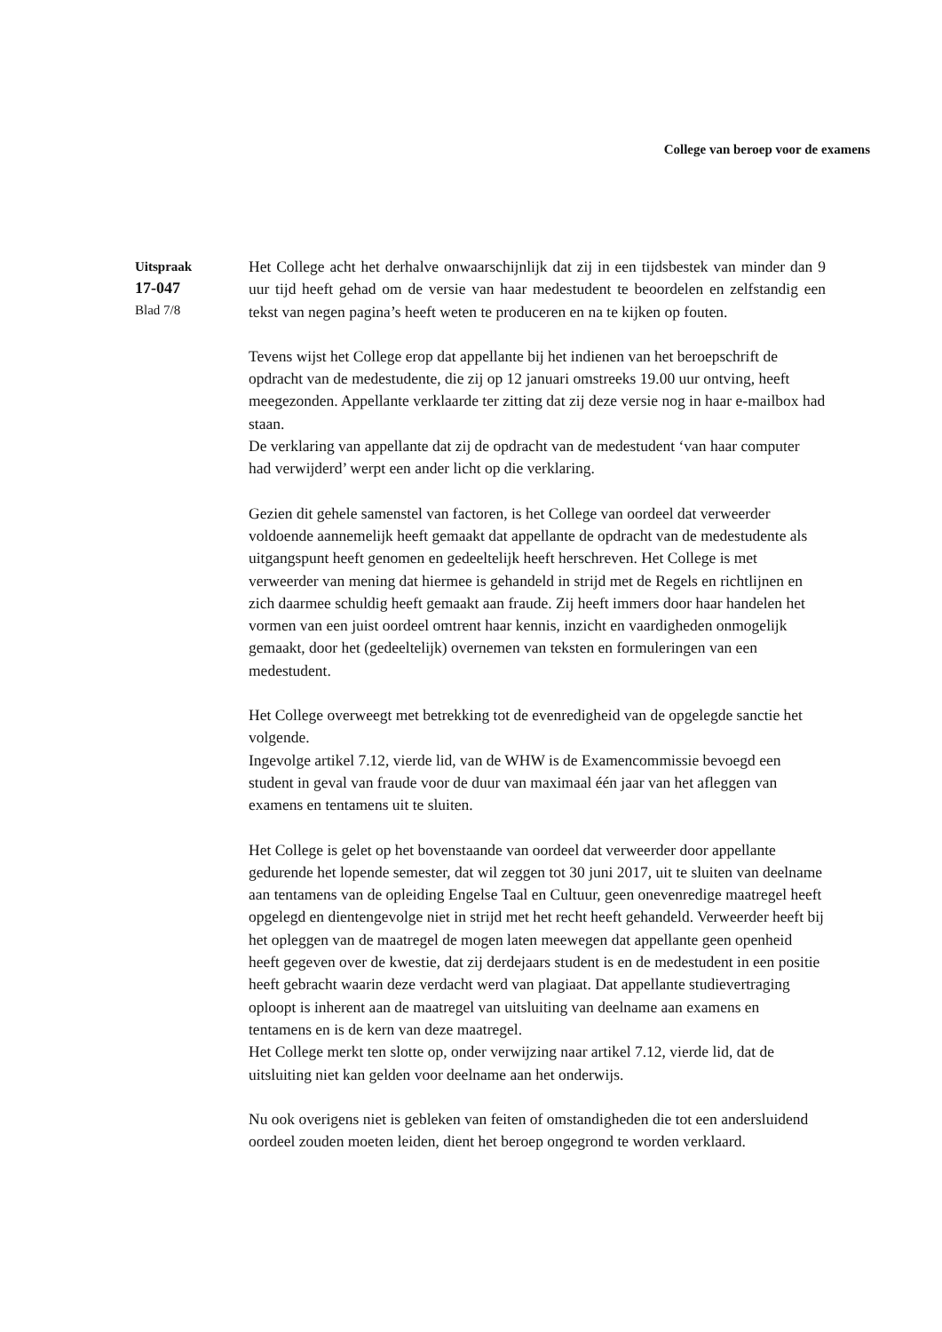College van beroep voor de examens
Uitspraak
17-047
Blad 7/8
Het College acht het derhalve onwaarschijnlijk dat zij in een tijdsbestek van minder dan 9 uur tijd heeft gehad om de versie van haar medestudent te beoordelen en zelfstandig een tekst van negen pagina’s heeft weten te produceren en na te kijken op fouten.
Tevens wijst het College erop dat appellante bij het indienen van het beroepschrift de opdracht van de medestudente, die zij op 12 januari omstreeks 19.00 uur ontving, heeft meegezonden. Appellante verklaarde ter zitting dat zij deze versie nog in haar e-mailbox had staan.
De verklaring van appellante dat zij de opdracht van de medestudent ‘van haar computer had verwijderd’ werpt een ander licht op die verklaring.
Gezien dit gehele samenstel van factoren, is het College van oordeel dat verweerder voldoende aannemelijk heeft gemaakt dat appellante de opdracht van de medestudente als uitgangspunt heeft genomen en gedeeltelijk heeft herschreven. Het College is met verweerder van mening dat hiermee is gehandeld in strijd met de Regels en richtlijnen en zich daarmee schuldig heeft gemaakt aan fraude. Zij heeft immers door haar handelen het vormen van een juist oordeel omtrent haar kennis, inzicht en vaardigheden onmogelijk gemaakt, door het (gedeeltelijk) overnemen van teksten en formuleringen van een medestudent.
Het College overweegt met betrekking tot de evenredigheid van de opgelegde sanctie het volgende.
Ingevolge artikel 7.12, vierde lid, van de WHW is de Examencommissie bevoegd een student in geval van fraude voor de duur van maximaal één jaar van het afleggen van examens en tentamens uit te sluiten.
Het College is gelet op het bovenstaande van oordeel dat verweerder door appellante gedurende het lopende semester, dat wil zeggen tot 30 juni 2017, uit te sluiten van deelname aan tentamens van de opleiding Engelse Taal en Cultuur, geen onevenredige maatregel heeft opgelegd en dientengevolge niet in strijd met het recht heeft gehandeld. Verweerder heeft bij het opleggen van de maatregel de mogen laten meewegen dat appellante geen openheid heeft gegeven over de kwestie, dat zij derdejaars student is en de medestudent in een positie heeft gebracht waarin deze verdacht werd van plagiaat. Dat appellante studievertraging oploopt is inherent aan de maatregel van uitsluiting van deelname aan examens en tentamens en is de kern van deze maatregel.
Het College merkt ten slotte op, onder verwijzing naar artikel 7.12, vierde lid, dat de uitsluiting niet kan gelden voor deelname aan het onderwijs.
Nu ook overigens niet is gebleken van feiten of omstandigheden die tot een andersluidend oordeel zouden moeten leiden, dient het beroep ongegrond te worden verklaard.